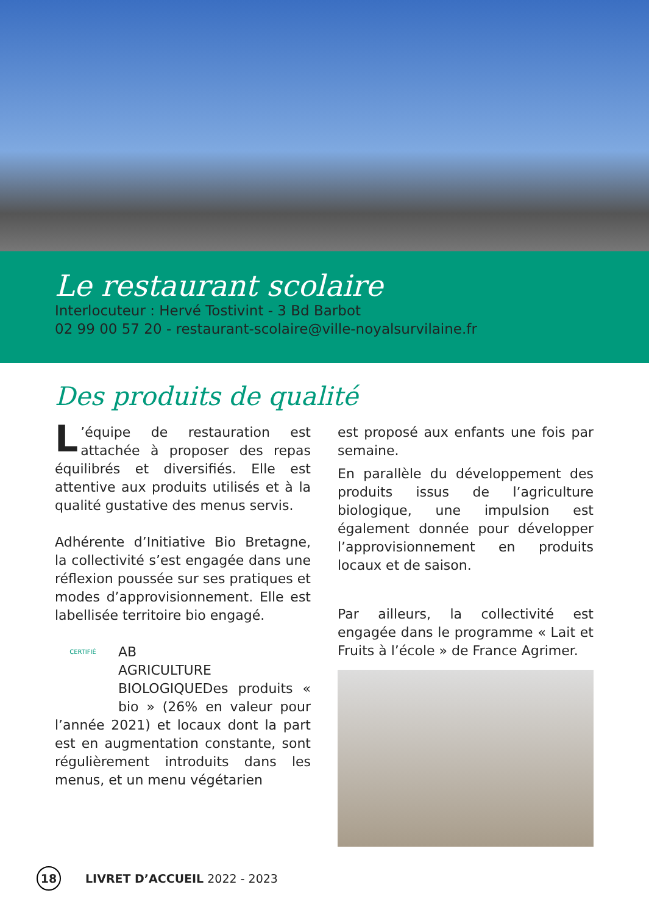Le restaurant scolaire
Interlocuteur : Hervé Tostivint - 3 Bd Barbot
02 99 00 57 20 - restaurant-scolaire@ville-noyalsurvilaine.fr
Des produits de qualité
L’équipe de restauration est attachée à proposer des repas équilibrés et diversifiés. Elle est attentive aux produits utilisés et à la qualité gustative des menus servis.
Adhérente d’Initiative Bio Bretagne, la collectivité s’est engagée dans une réflexion poussée sur ses pratiques et modes d’approvisionnement. Elle est labellisée territoire bio engagé.
CERTIFIÉ
AB
AGRICULTURE BIOLOGIQUE Des produits « bio » (26% en valeur pour l’année 2021) et locaux dont la part est en augmentation constante, sont régulièrement introduits dans les menus, et un menu végétarien
est proposé aux enfants une fois par semaine.
En parallèle du développement des produits issus de l’agriculture biologique, une impulsion est également donnée pour développer l’approvisionnement en produits locaux et de saison.
Par ailleurs, la collectivité est engagée dans le programme « Lait et Fruits à l’école » de France Agrimer.
18 LIVRET D’ACCUEIL 2022 - 2023